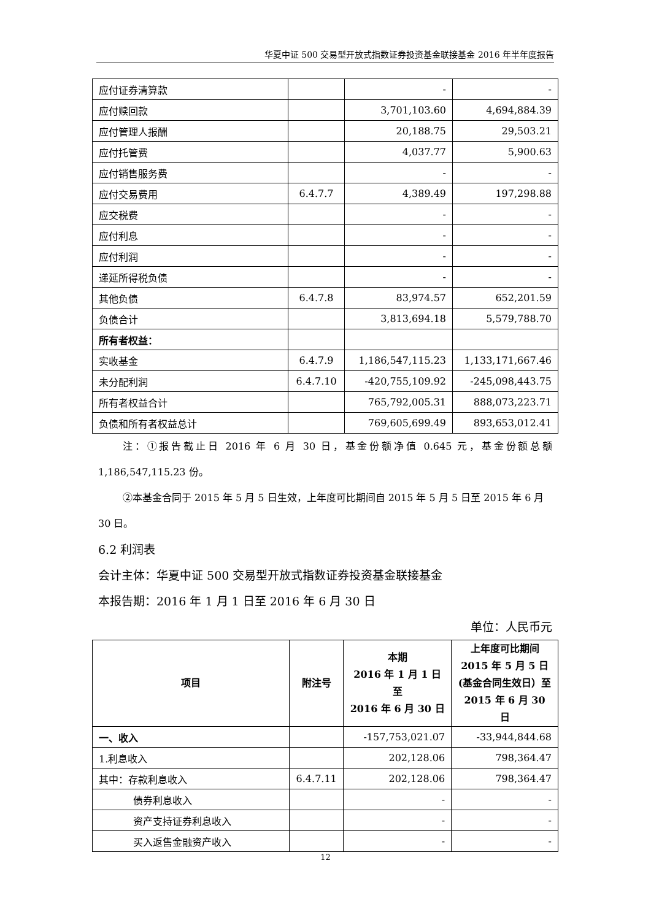华夏中证 500 交易型开放式指数证券投资基金联接基金 2016 年半年度报告
| 应付证券清算款 | | - | - |
| 应付赎回款 | | 3,701,103.60 | 4,694,884.39 |
| 应付管理人报酬 | | 20,188.75 | 29,503.21 |
| 应付托管费 | | 4,037.77 | 5,900.63 |
| 应付销售服务费 | | - | - |
| 应付交易费用 | 6.4.7.7 | 4,389.49 | 197,298.88 |
| 应交税费 | | - | - |
| 应付利息 | | - | - |
| 应付利润 | | - | - |
| 递延所得税负债 | | - | - |
| 其他负债 | 6.4.7.8 | 83,974.57 | 652,201.59 |
| 负债合计 | | 3,813,694.18 | 5,579,788.70 |
| 所有者权益： | | | |
| 实收基金 | 6.4.7.9 | 1,186,547,115.23 | 1,133,171,667.46 |
| 未分配利润 | 6.4.7.10 | -420,755,109.92 | -245,098,443.75 |
| 所有者权益合计 | | 765,792,005.31 | 888,073,223.71 |
| 负债和所有者权益总计 | | 769,605,699.49 | 893,653,012.41 |
注：①报告截止日 2016 年 6 月 30 日，基金份额净值 0.645 元，基金份额总额 1,186,547,115.23 份。
②本基金合同于 2015 年 5 月 5 日生效，上年度可比期间自 2015 年 5 月 5 日至 2015 年 6 月 30 日。
6.2 利润表
会计主体：华夏中证 500 交易型开放式指数证券投资基金联接基金
本报告期：2016 年 1 月 1 日至 2016 年 6 月 30 日
单位：人民币元
| 项目 | 附注号 | 本期 2016 年 1 月 1 日至 2016 年 6 月 30 日 | 上年度可比期间 2015 年 5 月 5 日(基金合同生效日）至 2015 年 6 月 30 日 |
| --- | --- | --- | --- |
| 一、收入 | | -157,753,021.07 | -33,944,844.68 |
| 1.利息收入 | | 202,128.06 | 798,364.47 |
| 其中：存款利息收入 | 6.4.7.11 | 202,128.06 | 798,364.47 |
| 债券利息收入 | | - | - |
| 资产支持证券利息收入 | | - | - |
| 买入返售金融资产收入 | | - | - |
12